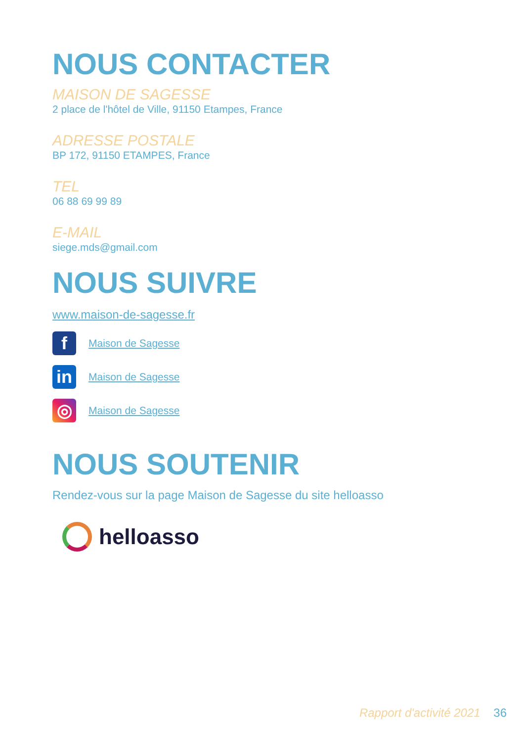NOUS CONTACTER
MAISON DE SAGESSE
2 place de l'hôtel de Ville, 91150 Etampes, France
ADRESSE POSTALE
BP 172, 91150 ETAMPES, France
TEL
06 88 69 99 89
E-MAIL
siege.mds@gmail.com
NOUS SUIVRE
www.maison-de-sagesse.fr
f
Maison de Sagesse
in
Maison de Sagesse
◎
Maison de Sagesse
NOUS SOUTENIR
Rendez-vous sur la page Maison de Sagesse du site helloasso
helloasso
Rapport d'activité 2021 36